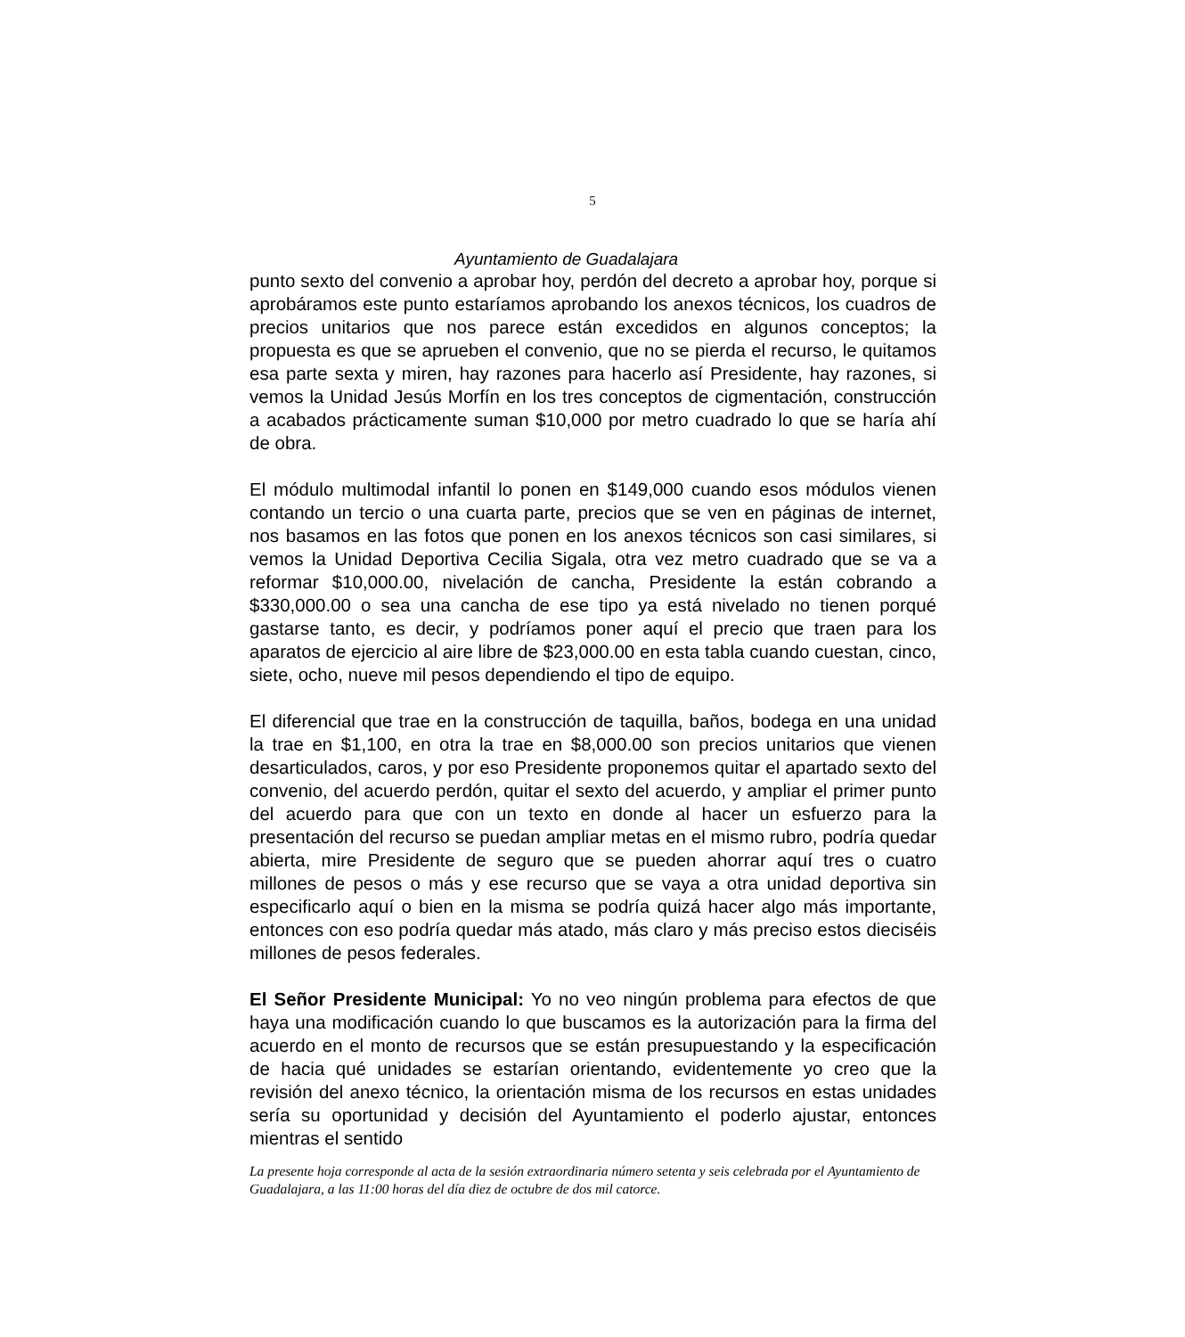5
Ayuntamiento de Guadalajara
punto sexto del convenio a aprobar hoy, perdón del decreto a aprobar hoy, porque si aprobáramos este punto estaríamos aprobando los anexos técnicos, los cuadros de precios unitarios que nos parece están excedidos en algunos conceptos; la propuesta es que se aprueben el convenio, que no se pierda el recurso, le quitamos esa parte sexta y miren, hay razones para hacerlo así Presidente, hay razones, si vemos la Unidad Jesús Morfín en los tres conceptos de cigmentación, construcción a acabados prácticamente suman $10,000 por metro cuadrado lo que se haría ahí de obra.
El módulo multimodal infantil lo ponen en $149,000 cuando esos módulos vienen contando un tercio o una cuarta parte, precios que se ven en páginas de internet, nos basamos en las fotos que ponen en los anexos técnicos son casi similares, si vemos la Unidad Deportiva Cecilia Sigala, otra vez metro cuadrado que se va a reformar $10,000.00, nivelación de cancha, Presidente la están cobrando a $330,000.00 o sea una cancha de ese tipo ya está nivelado no tienen porqué gastarse tanto, es decir, y podríamos poner aquí el precio que traen para los aparatos de ejercicio al aire libre de $23,000.00 en esta tabla cuando cuestan, cinco, siete, ocho, nueve mil pesos dependiendo el tipo de equipo.
El diferencial que trae en la construcción de taquilla, baños, bodega en una unidad la trae en $1,100, en otra la trae en $8,000.00 son precios unitarios que vienen desarticulados, caros, y por eso Presidente proponemos quitar el apartado sexto del convenio, del acuerdo perdón, quitar el sexto del acuerdo, y ampliar el primer punto del acuerdo para que con un texto en donde al hacer un esfuerzo para la presentación del recurso se puedan ampliar metas en el mismo rubro, podría quedar abierta, mire Presidente de seguro que se pueden ahorrar aquí tres o cuatro millones de pesos o más y ese recurso que se vaya a otra unidad deportiva sin especificarlo aquí o bien en la misma se podría quizá hacer algo más importante, entonces con eso podría quedar más atado, más claro y más preciso estos dieciséis millones de pesos federales.
El Señor Presidente Municipal: Yo no veo ningún problema para efectos de que haya una modificación cuando lo que buscamos es la autorización para la firma del acuerdo en el monto de recursos que se están presupuestando y la especificación de hacia qué unidades se estarían orientando, evidentemente yo creo que la revisión del anexo técnico, la orientación misma de los recursos en estas unidades sería su oportunidad y decisión del Ayuntamiento el poderlo ajustar, entonces mientras el sentido
La presente hoja corresponde al acta de la sesión extraordinaria número setenta y seis celebrada por el Ayuntamiento de Guadalajara, a las 11:00 horas del día diez de octubre de dos mil catorce.